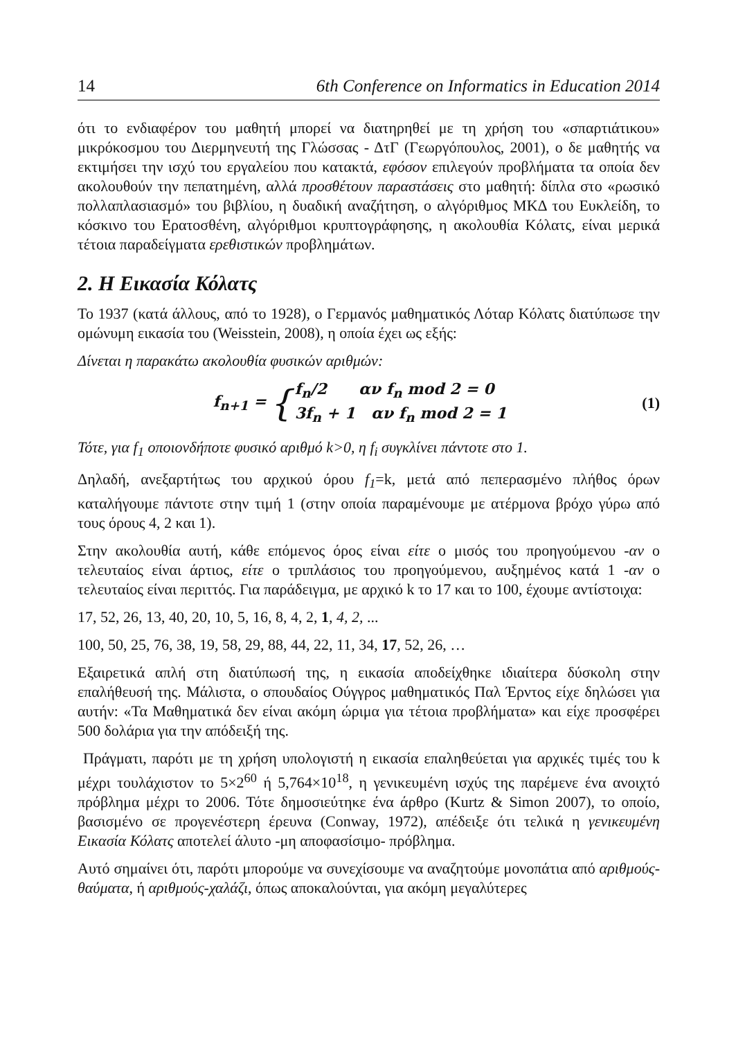14 6th Conference on Informatics in Education 2014
ότι το ενδιαφέρον του μαθητή μπορεί να διατηρηθεί με τη χρήση του «σπαρτιάτικου» μικρόκοσμου του Διερμηνευτή της Γλώσσας - ΔτΓ (Γεωργόπουλος, 2001), ο δε μαθητής να εκτιμήσει την ισχύ του εργαλείου που κατακτά, εφόσον επιλεγούν προβλήματα τα οποία δεν ακολουθούν την πεπατημένη, αλλά προσθέτουν παραστάσεις στο μαθητή: δίπλα στο «ρωσικό πολλαπλασιασμό» του βιβλίου, η δυαδική αναζήτηση, ο αλγόριθμος ΜΚΔ του Ευκλείδη, το κόσκινο του Ερατοσθένη, αλγόριθμοι κρυπτογράφησης, η ακολουθία Κόλατς, είναι μερικά τέτοια παραδείγματα ερεθιστικών προβλημάτων.
2. Η Εικασία Κόλατς
Το 1937 (κατά άλλους, από το 1928), ο Γερμανός μαθηματικός Λόταρ Κόλατς διατύπωσε την ομώνυμη εικασία του (Weisstein, 2008), η οποία έχει ως εξής:
Δίνεται η παρακάτω ακολουθία φυσικών αριθμών:
f<sub>n+1</sub> = { f<sub>n</sub>/2 αν f<sub>n</sub> mod 2 = 0
3f<sub>n</sub> + 1 αν f<sub>n</sub> mod 2 = 1
(1)
Τότε, για f<sub>1</sub> οποιονδήποτε φυσικό αριθμό k>0, η f<sub>i</sub> συγκλίνει πάντοτε στο 1.
Δηλαδή, ανεξαρτήτως του αρχικού όρου f<sub>1</sub>=k, μετά από πεπερασμένο πλήθος όρων καταλήγουμε πάντοτε στην τιμή 1 (στην οποία παραμένουμε με ατέρμονα βρόχο γύρω από τους όρους 4, 2 και 1).
Στην ακολουθία αυτή, κάθε επόμενος όρος είναι είτε ο μισός του προηγούμενου -αν ο τελευταίος είναι άρτιος, είτε ο τριπλάσιος του προηγούμενου, αυξημένος κατά 1 -αν ο τελευταίος είναι περιττός. Για παράδειγμα, με αρχικό k το 17 και το 100, έχουμε αντίστοιχα:
17, 52, 26, 13, 40, 20, 10, 5, 16, 8, 4, 2, 1, 4, 2, ...
100, 50, 25, 76, 38, 19, 58, 29, 88, 44, 22, 11, 34, 17, 52, 26, …
Εξαιρετικά απλή στη διατύπωσή της, η εικασία αποδείχθηκε ιδιαίτερα δύσκολη στην επαλήθευσή της. Μάλιστα, ο σπουδαίος Ούγγρος μαθηματικός Παλ Έρντος είχε δηλώσει για αυτήν: «Τα Μαθηματικά δεν είναι ακόμη ώριμα για τέτοια προβλήματα» και είχε προσφέρει 500 δολάρια για την απόδειξή της.
Πράγματι, παρότι με τη χρήση υπολογιστή η εικασία επαληθεύεται για αρχικές τιμές του k μέχρι τουλάχιστον το 5×2<sup>60</sup> ή 5,764×10<sup>18</sup>, η γενικευμένη ισχύς της παρέμενε ένα ανοιχτό πρόβλημα μέχρι το 2006. Τότε δημοσιεύτηκε ένα άρθρο (Kurtz & Simon 2007), το οποίο, βασισμένο σε προγενέστερη έρευνα (Conway, 1972), απέδειξε ότι τελικά η γενικευμένη Εικασία Κόλατς αποτελεί άλυτο -μη αποφασίσιμο- πρόβλημα.
Αυτό σημαίνει ότι, παρότι μπορούμε να συνεχίσουμε να αναζητούμε μονοπάτια από αριθμούς-θαύματα, ή αριθμούς-χαλάζι, όπως αποκαλούνται, για ακόμη μεγαλύτερες